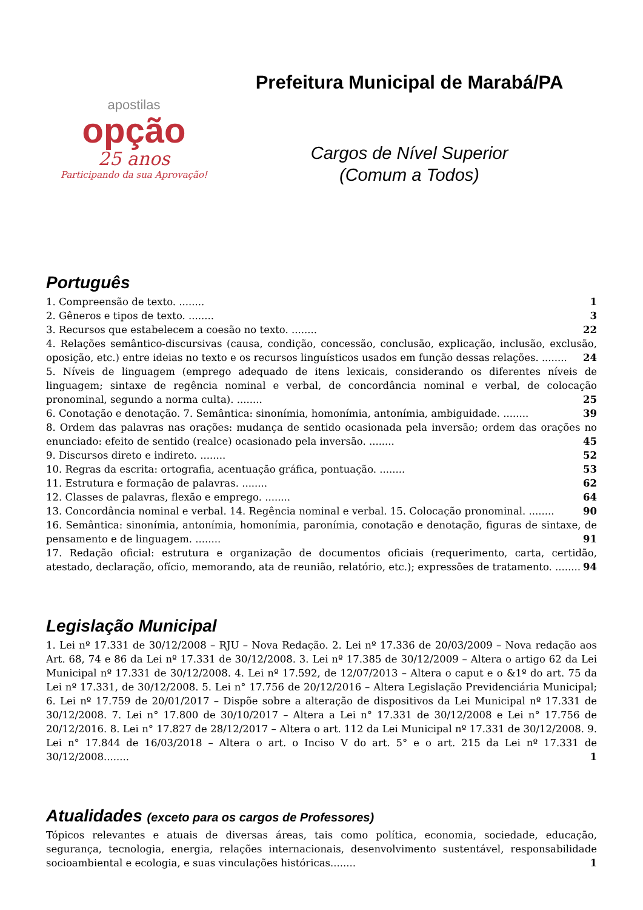apostilas
opção
25 anos
Participando da sua Aprovação!
Prefeitura Municipal de Marabá/PA
Cargos de Nível Superior
(Comum a Todos)
Português
1. Compreensão de texto. ........ 1
2. Gêneros e tipos de texto. ........ 3
3. Recursos que estabelecem a coesão no texto. ........ 22
4. Relações semântico-discursivas (causa, condição, concessão, conclusão, explicação, inclusão, exclusão, oposição, etc.) entre ideias no texto e os recursos linguísticos usados em função dessas relações. ........ 24
5. Níveis de linguagem (emprego adequado de itens lexicais, considerando os diferentes níveis de linguagem; sintaxe de regência nominal e verbal, de concordância nominal e verbal, de colocação pronominal, segundo a norma culta). ........ 25
6. Conotação e denotação. 7. Semântica: sinonímia, homonímia, antonímia, ambiguidade. ........ 39
8. Ordem das palavras nas orações: mudança de sentido ocasionada pela inversão; ordem das orações no enunciado: efeito de sentido (realce) ocasionado pela inversão. ........ 45
9. Discursos direto e indireto. ........ 52
10. Regras da escrita: ortografia, acentuação gráfica, pontuação. ........ 53
11. Estrutura e formação de palavras. ........ 62
12. Classes de palavras, flexão e emprego. ........ 64
13. Concordância nominal e verbal. 14. Regência nominal e verbal. 15. Colocação pronominal. ........ 90
16. Semântica: sinonímia, antonímia, homonímia, paronímia, conotação e denotação, figuras de sintaxe, de pensamento e de linguagem. ........ 91
17. Redação oficial: estrutura e organização de documentos oficiais (requerimento, carta, certidão, atestado, declaração, ofício, memorando, ata de reunião, relatório, etc.); expressões de tratamento. ........ 94
Legislação Municipal
1. Lei nº 17.331 de 30/12/2008 – RJU – Nova Redação. 2. Lei nº 17.336 de 20/03/2009 – Nova redação aos Art. 68, 74 e 86 da Lei nº 17.331 de 30/12/2008. 3. Lei nº 17.385 de 30/12/2009 – Altera o artigo 62 da Lei Municipal nº 17.331 de 30/12/2008. 4. Lei nº 17.592, de 12/07/2013 – Altera o caput e o &1º do art. 75 da Lei nº 17.331, de 30/12/2008. 5. Lei n° 17.756 de 20/12/2016 – Altera Legislação Previdenciária Municipal; 6. Lei nº 17.759 de 20/01/2017 – Dispõe sobre a alteração de dispositivos da Lei Municipal nº 17.331 de 30/12/2008. 7. Lei n° 17.800 de 30/10/2017 – Altera a Lei n° 17.331 de 30/12/2008 e Lei n° 17.756 de 20/12/2016. 8. Lei n° 17.827 de 28/12/2017 – Altera o art. 112 da Lei Municipal nº 17.331 de 30/12/2008. 9. Lei n° 17.844 de 16/03/2018 – Altera o art. o Inciso V do art. 5° e o art. 215 da Lei nº 17.331 de 30/12/2008........ 1
Atualidades (exceto para os cargos de Professores)
Tópicos relevantes e atuais de diversas áreas, tais como política, economia, sociedade, educação, segurança, tecnologia, energia, relações internacionais, desenvolvimento sustentável, responsabilidade socioambiental e ecologia, e suas vinculações históricas........ 1